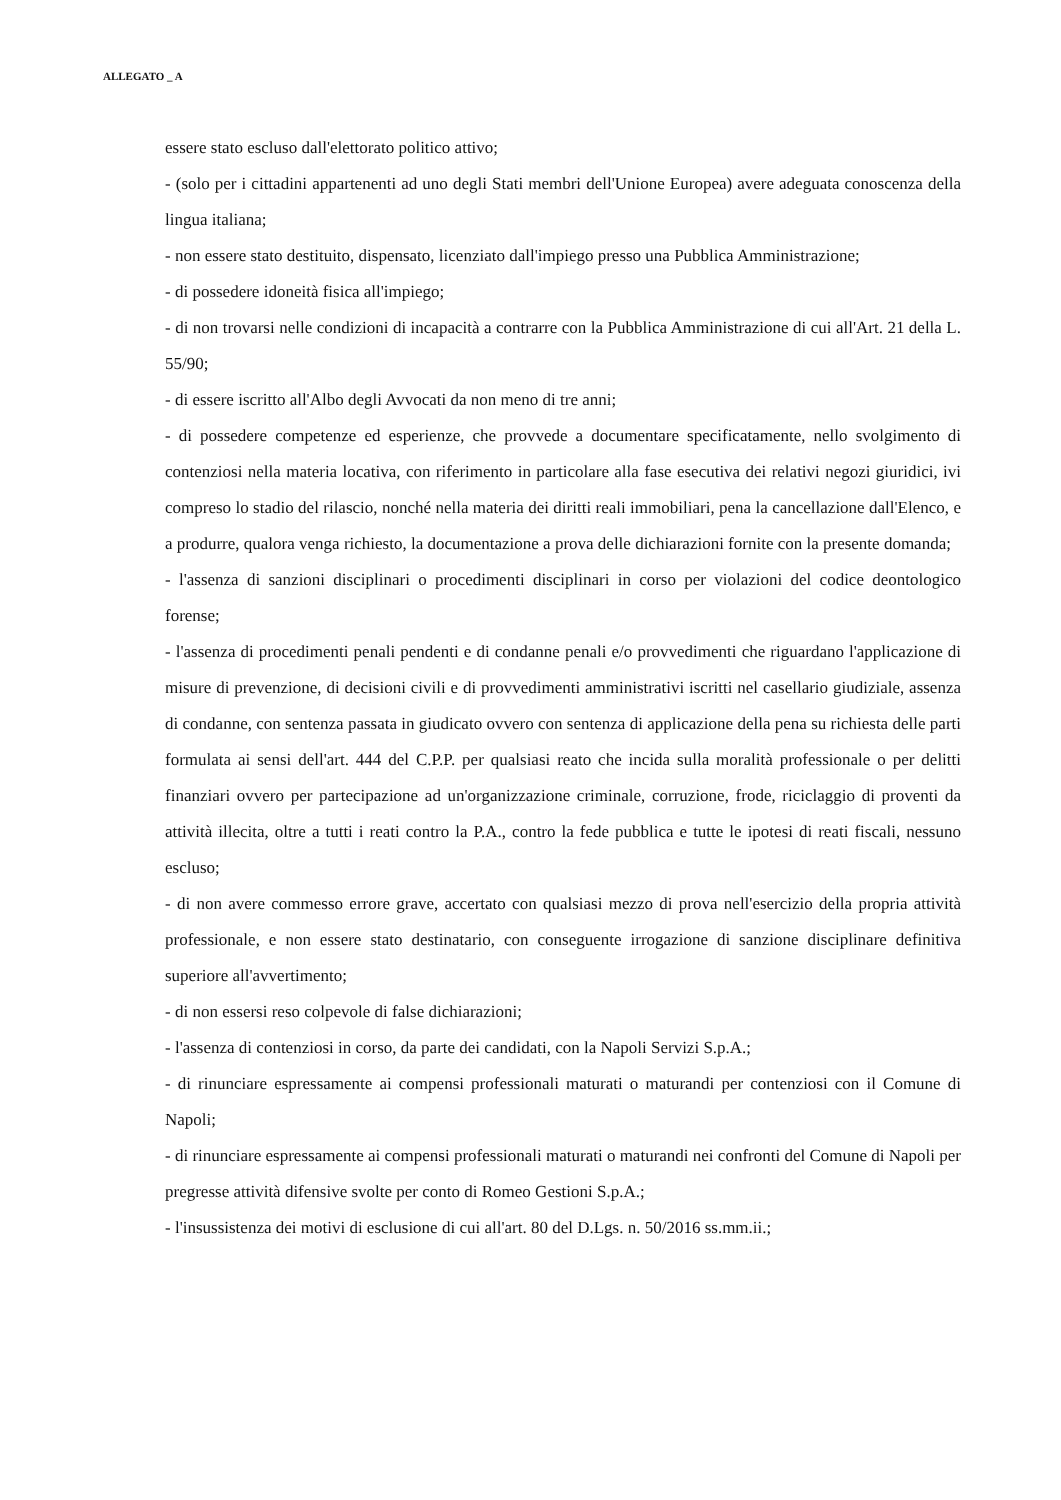ALLEGATO _ A
essere stato escluso dall'elettorato politico attivo;
- (solo per i cittadini appartenenti ad uno degli Stati membri dell'Unione Europea) avere adeguata conoscenza della lingua italiana;
- non essere stato destituito, dispensato, licenziato dall'impiego presso una Pubblica Amministrazione;
- di possedere idoneità fisica all'impiego;
- di non trovarsi nelle condizioni di incapacità a contrarre con la Pubblica Amministrazione di cui all'Art. 21 della L. 55/90;
- di essere iscritto all'Albo degli Avvocati da non meno di tre anni;
- di possedere competenze ed esperienze, che provvede a documentare specificatamente, nello svolgimento di contenziosi nella materia locativa, con riferimento in particolare alla fase esecutiva dei relativi negozi giuridici, ivi compreso lo stadio del rilascio, nonché nella materia dei diritti reali immobiliari, pena la cancellazione dall'Elenco, e a produrre, qualora venga richiesto, la documentazione a prova delle dichiarazioni fornite con la presente domanda;
- l'assenza di sanzioni disciplinari o procedimenti disciplinari in corso per violazioni del codice deontologico forense;
- l'assenza di procedimenti penali pendenti e di condanne penali e/o provvedimenti che riguardano l'applicazione di misure di prevenzione, di decisioni civili e di provvedimenti amministrativi iscritti nel casellario giudiziale, assenza di condanne, con sentenza passata in giudicato ovvero con sentenza di applicazione della pena su richiesta delle parti formulata ai sensi dell'art. 444 del C.P.P. per qualsiasi reato che incida sulla moralità professionale o per delitti finanziari ovvero per partecipazione ad un'organizzazione criminale, corruzione, frode, riciclaggio di proventi da attività illecita, oltre a tutti i reati contro la P.A., contro la fede pubblica e tutte le ipotesi di reati fiscali, nessuno escluso;
- di non avere commesso errore grave, accertato con qualsiasi mezzo di prova nell'esercizio della propria attività professionale, e non essere stato destinatario, con conseguente irrogazione di sanzione disciplinare definitiva superiore all'avvertimento;
- di non essersi reso colpevole di false dichiarazioni;
- l'assenza di contenziosi in corso, da parte dei candidati, con la Napoli Servizi S.p.A.;
- di rinunciare espressamente ai compensi professionali maturati o maturandi per contenziosi con il Comune di Napoli;
- di rinunciare espressamente ai compensi professionali maturati o maturandi nei confronti del Comune di Napoli per pregresse attività difensive svolte per conto di Romeo Gestioni S.p.A.;
- l'insussistenza dei motivi di esclusione di cui all'art. 80 del D.Lgs. n. 50/2016 ss.mm.ii.;